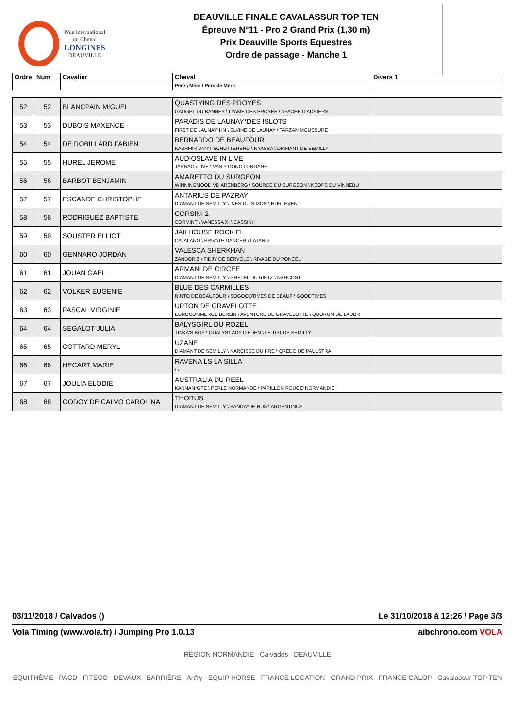Pôle international
du Cheval
LONGINES
DEAUVILLE
DEAUVILLE FINALE CAVALASSUR TOP TEN
Épreuve N°11 - Pro 2 Grand Prix (1,30 m)
Prix Deauville Sports Equestres
Ordre de passage - Manche 1
| Ordre | Num | Cavalier | Cheval | Divers 1 |
| --- | --- | --- | --- | --- |
| | | | Père \ Mère \ Père de Mère | |
| 52 | 52 | BLANCPAIN MIGUEL | QUASTYING DES PROYES GADGET DU BANNEY \ LYAME DES PROYES \ APACHE D'ADRIERS | |
| 53 | 53 | DUBOIS MAXENCE | PARADIS DE LAUNAY*DES ISLOTS FIRST DE LAUNAY*HN \ ELVINE DE LAUNAY \ TARZAN MOUSSURE | |
| 54 | 54 | DE ROBILLARD FABIEN | BERNARDO DE BEAUFOUR KASHMIR VAN'T SCHUTTERSHO \ NYASSA \ DIAMANT DE SEMILLY | |
| 55 | 55 | HUREL JEROME | AUDIOSLAVE IN LIVE JARNAC \ LIVE \ VAS Y DONC LONGANE | |
| 56 | 56 | BARBOT BENJAMIN | AMARETTO DU SURGEON WINNINGMOOD VD ARENBERG \ SOURCE DU SURGEON \ KEOPS DU VINNEBU | |
| 57 | 57 | ESCANDE CHRISTOPHE | ANTARIUS DE PAZRAY DIAMANT DE SEMILLY \ INES DU SIMON \ HURLEVENT | |
| 58 | 58 | RODRIGUEZ BAPTISTE | CORSINI 2 CORMINT \ VANESSA XI \ CASSINI I | |
| 59 | 59 | SOUSTER ELLIOT | JAILHOUSE ROCK FL CATALANO \ PRIVATE DANCER \ LATANO | |
| 60 | 60 | GENNARO JORDAN | VALESCA SHERKHAN ZANDOR Z \ FIDJY DE SERVOLE \ RIVAGE DU PONCEL | |
| 61 | 61 | JOUAN GAEL | ARMANI DE CIRCEE DIAMANT DE SEMILLY \ GRETEL DU RIETZ \ NARCOS II | |
| 62 | 62 | VOLKER EUGENIE | BLUE DES CARMILLES NINTO DE BEAUFOUR \ SOGOODTIMES DE BEAUF \ GOODTIMES | |
| 63 | 63 | PASCAL VIRGINIE | UPTON DE GRAVELOTTE EUROCOMMERCE BERLIN \ AVENTURE DE GRAVELOTTE \ QUORUM DE LAUBR | |
| 64 | 64 | SEGALOT JULIA | BALYSGIRL DU ROZEL TINKA'S BOY \ QUALYS'LADY D'EDEN \ LE TOT DE SEMILLY | |
| 65 | 65 | COTTARD MERYL | UZANE DIAMANT DE SEMILLY \ NARCISSE DU PRE \ QREDO DE PAULSTRA | |
| 66 | 66 | HECART MARIE | RAVENA LS LA SILLA \ \ | |
| 67 | 67 | JOULIA ELODIE | AUSTRALIA DU REEL KANNAN*GFE \ PERLE NORMANDE \ PAPILLON ROUGE*NORMANDIE | |
| 68 | 68 | GODOY DE CALVO CAROLINA | THORUS DIAMANT DE SEMILLY \ BANDA*DE HUS \ ARGENTINUS | |
03/11/2018 / Calvados () Le 31/10/2018 à 12:26 / Page 3/3
Vola Timing (www.vola.fr) / Jumping Pro 1.0.13 aibchrono.com VOLA
RÉGION NORMANDIE Calvados DEAUVILLE
EQUITHÈME PACD FITECO DEVAUX BARRIÈRE Anfry EQUIP HORSE FRANCE LOCATION GRAND PRIX FRANCE GALOP Cavalassur TOP TEN